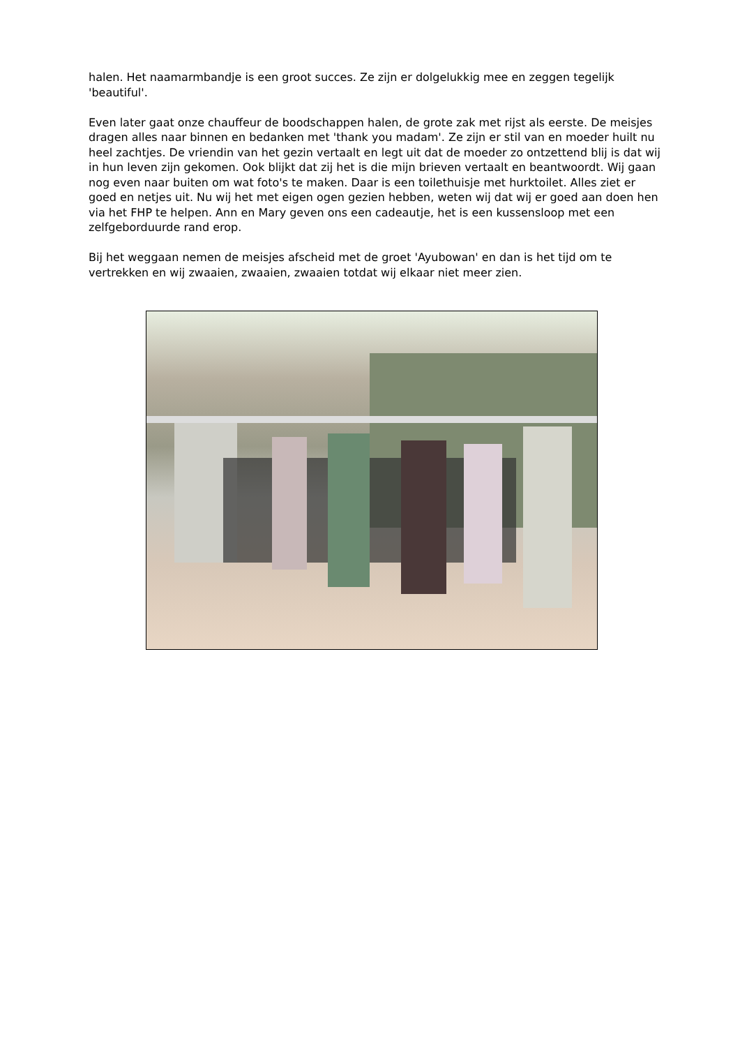halen. Het naamarmbandje is een groot succes. Ze zijn er dolgelukkig mee en zeggen tegelijk 'beautiful'.
Even later gaat onze chauffeur de boodschappen halen, de grote zak met rijst als eerste. De meisjes dragen alles naar binnen en bedanken met 'thank you madam'. Ze zijn er stil van en moeder huilt nu heel zachtjes. De vriendin van het gezin vertaalt en legt uit dat de moeder zo ontzettend blij is dat wij in hun leven zijn gekomen. Ook blijkt dat zij het is die mijn brieven vertaalt en beantwoordt. Wij gaan nog even naar buiten om wat foto's te maken. Daar is een toilethuisje met hurktoilet. Alles ziet er goed en netjes uit. Nu wij het met eigen ogen gezien hebben, weten wij dat wij er goed aan doen hen via het FHP te helpen. Ann en Mary geven ons een cadeautje, het is een kussensloop met een zelfgeborduurde rand erop.
Bij het weggaan nemen de meisjes afscheid met de groet 'Ayubowan' en dan is het tijd om te vertrekken en wij zwaaien, zwaaien, zwaaien totdat wij elkaar niet meer zien.